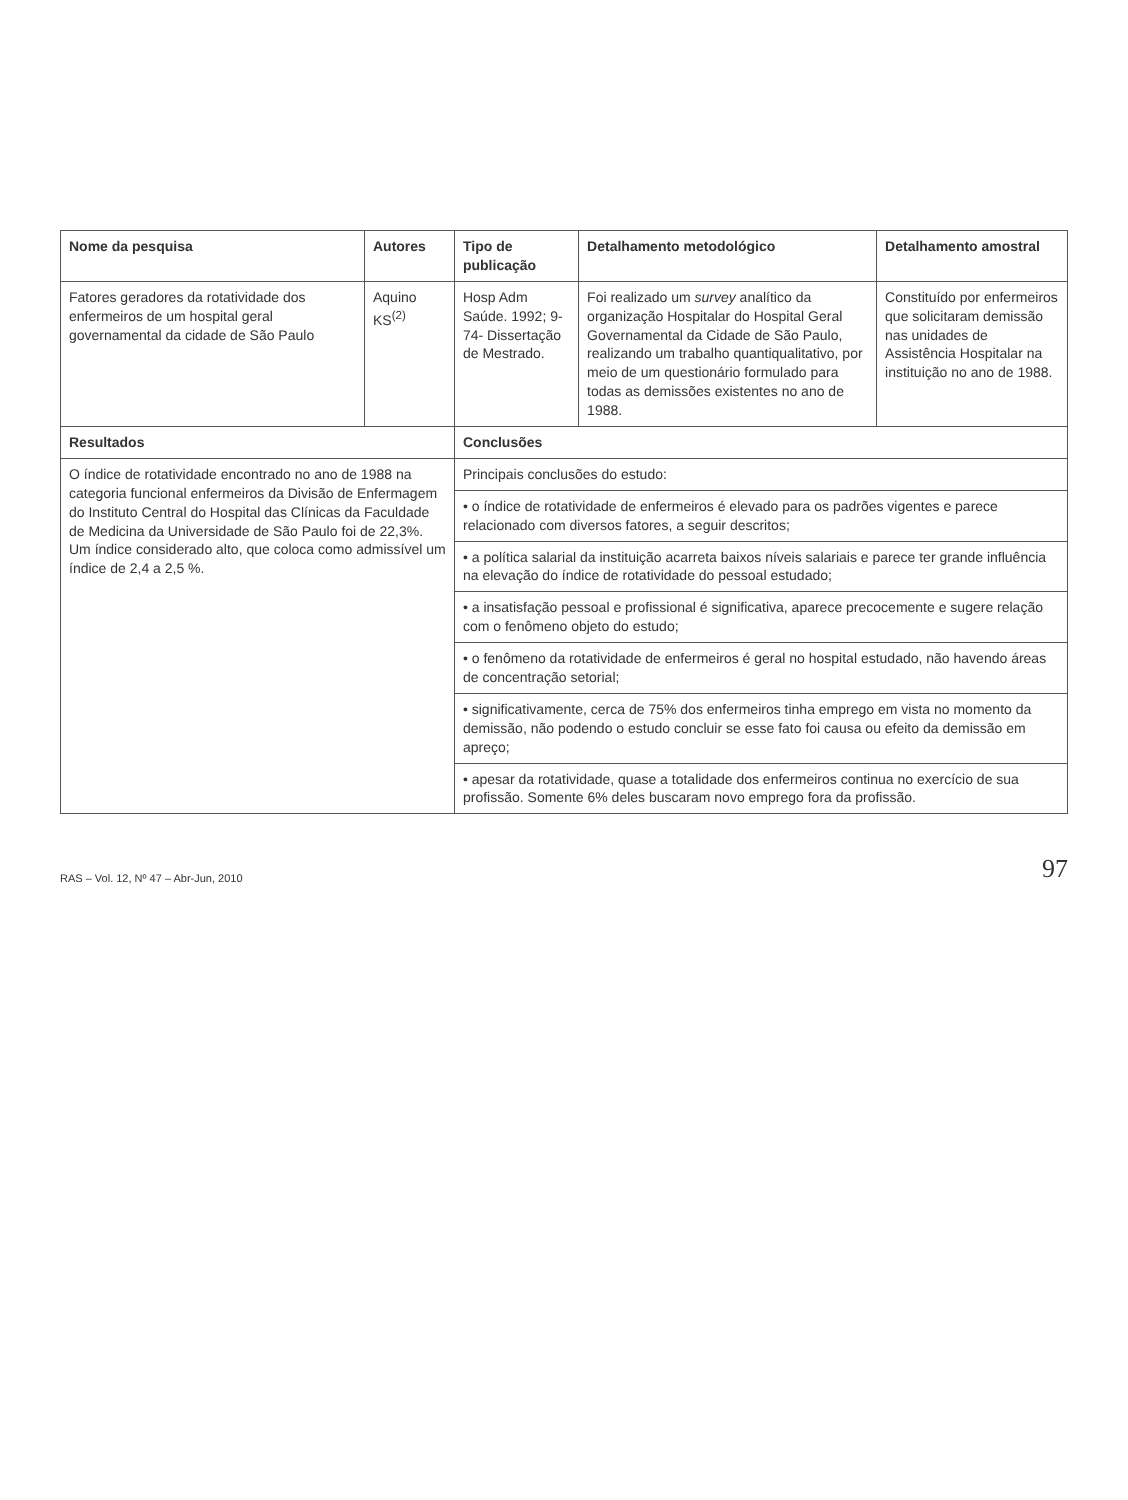| Nome da pesquisa | Autores | Tipo de publicação | Detalhamento metodológico | Detalhamento amostral |
| --- | --- | --- | --- | --- |
| Fatores geradores da rotatividade dos enfermeiros de um hospital geral governamental da cidade de São Paulo | Aquino KS<sup>(2)</sup> | Hosp Adm Saúde. 1992; 9-74- Dissertação de Mestrado. | Foi realizado um survey analítico da organização Hospitalar do Hospital Geral Governamental da Cidade de São Paulo, realizando um trabalho quantiqualitativo, por meio de um questionário formulado para todas as demissões existentes no ano de 1988. | Constituído por enfermeiros que solicitaram demissão nas unidades de Assistência Hospitalar na instituição no ano de 1988. |
| Resultados | | Conclusões | | |
| O índice de rotatividade encontrado no ano de 1988 na categoria funcional enfermeiros da Divisão de Enfermagem do Instituto Central do Hospital das Clínicas da Faculdade de Medicina da Universidade de São Paulo foi de 22,3%. Um índice considerado alto, que coloca como admissível um índice de 2,4 a 2,5 %. | | Principais conclusões do estudo: | | |
| | | • o índice de rotatividade de enfermeiros é elevado para os padrões vigentes e parece relacionado com diversos fatores, a seguir descritos; | | |
| | | • a política salarial da instituição acarreta baixos níveis salariais e parece ter grande influência na elevação do índice de rotatividade do pessoal estudado; | | |
| | | • a insatisfação pessoal e profissional é significativa, aparece precocemente e sugere relação com o fenômeno objeto do estudo; | | |
| | | • o fenômeno da rotatividade de enfermeiros é geral no hospital estudado, não havendo áreas de concentração setorial; | | |
| | | • significativamente, cerca de 75% dos enfermeiros tinha emprego em vista no momento da demissão, não podendo o estudo concluir se esse fato foi causa ou efeito da demissão em apreço; | | |
| | | • apesar da rotatividade, quase a totalidade dos enfermeiros continua no exercício de sua profissão. Somente 6% deles buscaram novo emprego fora da profissão. | | |
RAS – Vol. 12, Nº 47 – Abr-Jun, 2010 97